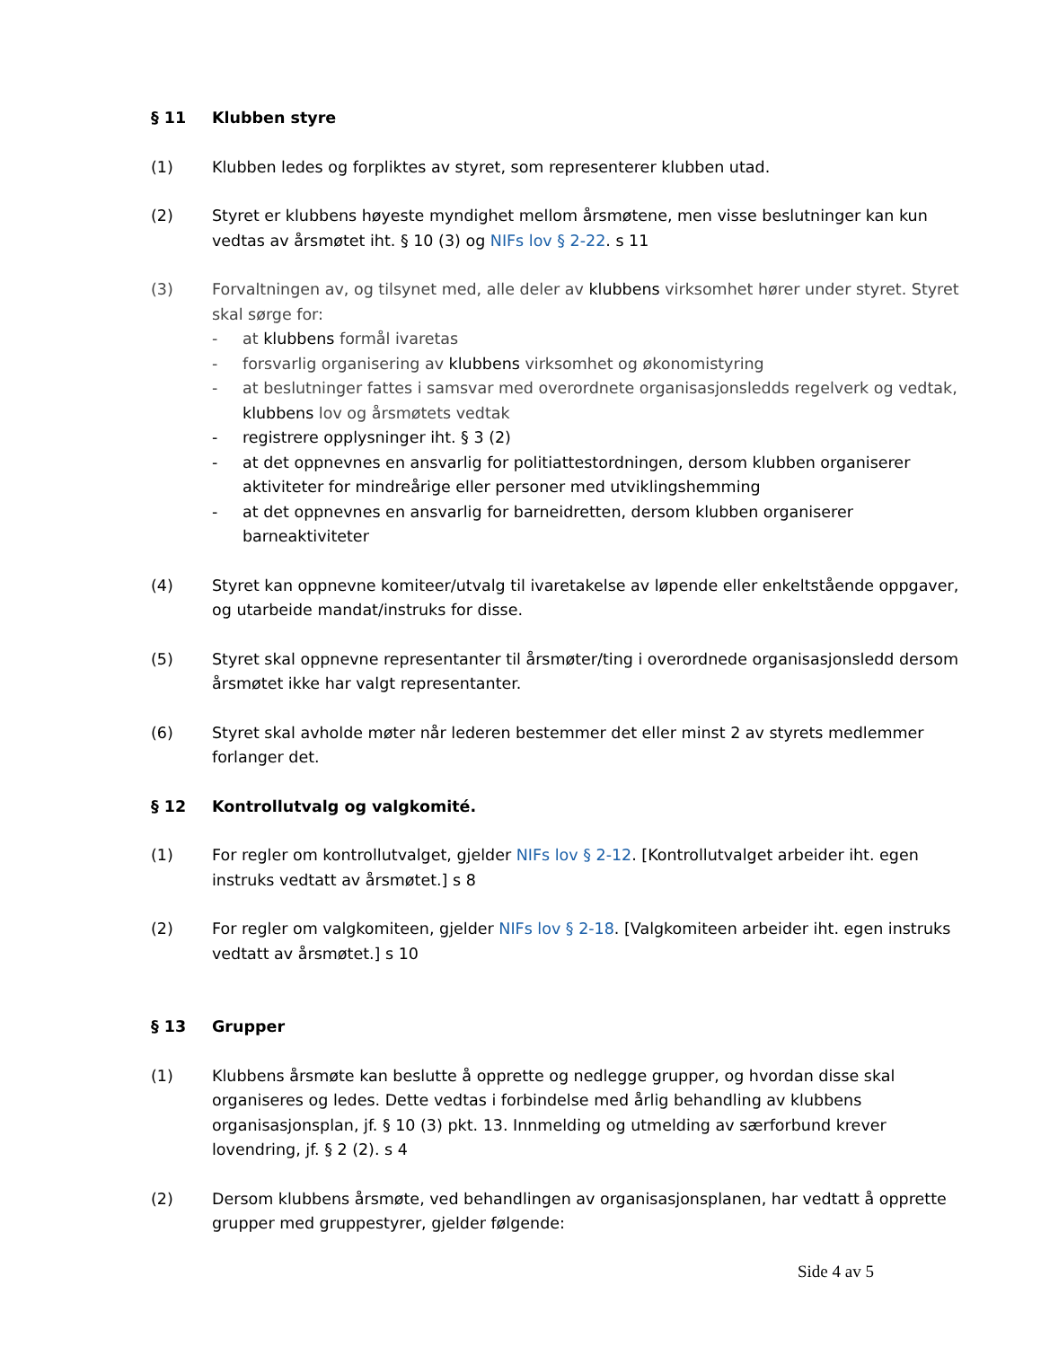§ 11 Klubben styre
(1) Klubben ledes og forpliktes av styret, som representerer klubben utad.
(2) Styret er klubbens høyeste myndighet mellom årsmøtene, men visse beslutninger kan kun vedtas av årsmøtet iht. § 10 (3) og NIFs lov § 2-22. s 11
(3) Forvaltningen av, og tilsynet med, alle deler av klubbens virksomhet hører under styret. Styret skal sørge for:
- at klubbens formål ivaretas
- forsvarlig organisering av klubbens virksomhet og økonomistyring
- at beslutninger fattes i samsvar med overordnete organisasjonsledds regelverk og vedtak, klubbens lov og årsmøtets vedtak
- registrere opplysninger iht. § 3 (2)
- at det oppnevnes en ansvarlig for politiattestordningen, dersom klubben organiserer aktiviteter for mindreårige eller personer med utviklingshemming
- at det oppnevnes en ansvarlig for barneidretten, dersom klubben organiserer barneaktiviteter
(4) Styret kan oppnevne komiteer/utvalg til ivaretakelse av løpende eller enkeltstående oppgaver, og utarbeide mandat/instruks for disse.
(5) Styret skal oppnevne representanter til årsmøter/ting i overordnede organisasjonsledd dersom årsmøtet ikke har valgt representanter.
(6) Styret skal avholde møter når lederen bestemmer det eller minst 2 av styrets medlemmer forlanger det.
§ 12 Kontrollutvalg og valgkomité.
(1) For regler om kontrollutvalget, gjelder NIFs lov § 2-12. [Kontrollutvalget arbeider iht. egen instruks vedtatt av årsmøtet.] s 8
(2) For regler om valgkomiteen, gjelder NIFs lov § 2-18. [Valgkomiteen arbeider iht. egen instruks vedtatt av årsmøtet.] s 10
§ 13 Grupper
(1) Klubbens årsmøte kan beslutte å opprette og nedlegge grupper, og hvordan disse skal organiseres og ledes. Dette vedtas i forbindelse med årlig behandling av klubbens organisasjonsplan, jf. § 10 (3) pkt. 13. Innmelding og utmelding av særforbund krever lovendring, jf. § 2 (2). s 4
(2) Dersom klubbens årsmøte, ved behandlingen av organisasjonsplanen, har vedtatt å opprette grupper med gruppestyrer, gjelder følgende:
Side 4 av 5